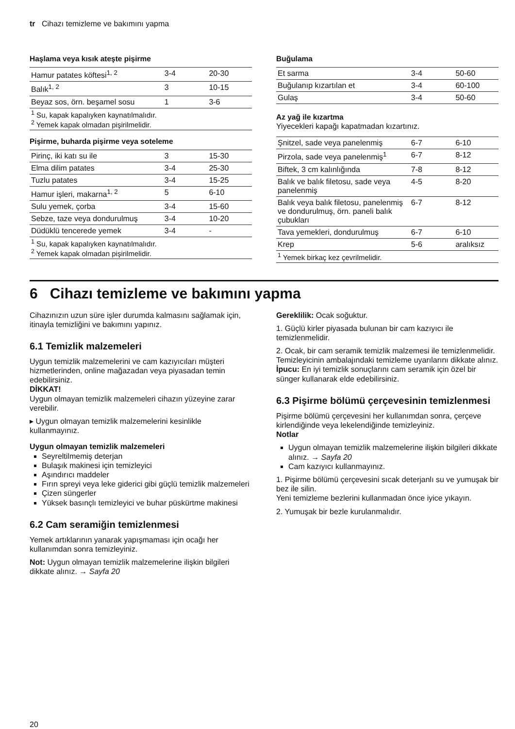tr Cihazı temizleme ve bakımını yapma
Haşlama veya kısık ateşte pişirme
| Hamur patates köftesi<sup>1, 2</sup> | 3-4 | 20-30 |
| Balık<sup>1, 2</sup> | 3 | 10-15 |
| Beyaz sos, örn. beşamel sosu | 1 | 3-6 |
| <sup>1</sup> Su, kapak kapalıyken kaynatılmalıdır. <sup>2</sup> Yemek kapak olmadan pişirilmelidir. | | |
Pişirme, buharda pişirme veya soteleme
| Pirinç, iki katı su ile | 3 | 15-30 |
| Elma dilim patates | 3-4 | 25-30 |
| Tuzlu patates | 3-4 | 15-25 |
| Hamur işleri, makarna<sup>1, 2</sup> | 5 | 6-10 |
| Sulu yemek, çorba | 3-4 | 15-60 |
| Sebze, taze veya dondurulmuş | 3-4 | 10-20 |
| Düdüklü tencerede yemek | 3-4 | - |
| <sup>1</sup> Su, kapak kapalıyken kaynatılmalıdır. <sup>2</sup> Yemek kapak olmadan pişirilmelidir. | | |
Buğulama
| Et sarma | 3-4 | 50-60 |
| Buğulanıp kızartılan et | 3-4 | 60-100 |
| Gulaş | 3-4 | 50-60 |
Az yağ ile kızartma
Yiyecekleri kapağı kapatmadan kızartınız.
| Şnitzel, sade veya panelenmiş | 6-7 | 6-10 |
| Pirzola, sade veya panelenmiş<sup>1</sup> | 6-7 | 8-12 |
| Biftek, 3 cm kalınlığında | 7-8 | 8-12 |
| Balık ve balık filetosu, sade veya panelenmiş | 4-5 | 8-20 |
| Balık veya balık filetosu, panelenmiş ve dondurulmuş, örn. paneli balık çubukları | 6-7 | 8-12 |
| Tava yemekleri, dondurulmuş | 6-7 | 6-10 |
| Krep | 5-6 | aralıksız |
| <sup>1</sup> Yemek birkaç kez çevrilmelidir. | | |
6 Cihazı temizleme ve bakımını yapma
Cihazınızın uzun süre işler durumda kalmasını sağlamak için, itinayla temizliğini ve bakımını yapınız.
6.1 Temizlik malzemeleri
Uygun temizlik malzemelerini ve cam kazıyıcıları müşteri hizmetlerinden, online mağazadan veya piyasadan temin edebilirsiniz.
DİKKAT!
Uygun olmayan temizlik malzemeleri cihazın yüzeyine zarar verebilir.
▸ Uygun olmayan temizlik malzemelerini kesinlikle kullanmayınız.
Uygun olmayan temizlik malzemeleri
Seyreltilmemiş deterjan
Bulaşık makinesi için temizleyici
Aşındırıcı maddeler
Fırın spreyi veya leke giderici gibi güçlü temizlik malzemeleri
Çizen süngerler
Yüksek basınçlı temizleyici ve buhar püskürtme makinesi
6.2 Cam seramiğin temizlenmesi
Yemek artıklarının yanarak yapışmaması için ocağı her kullanımdan sonra temizleyiniz.
Not: Uygun olmayan temizlik malzemelerine ilişkin bilgileri dikkate alınız. → Sayfa 20
Gereklilik: Ocak soğuktur.
1. Güçlü kirler piyasada bulunan bir cam kazıyıcı ile temizlenmelidir.
2. Ocak, bir cam seramik temizlik malzemesi ile temizlenmelidir.
Temizleyicinin ambalajındaki temizleme uyarılarını dikkate alınız.
İpucu: En iyi temizlik sonuçlarını cam seramik için özel bir sünger kullanarak elde edebilirsiniz.
6.3 Pişirme bölümü çerçevesinin temizlenmesi
Pişirme bölümü çerçevesini her kullanımdan sonra, çerçeve kirlendiğinde veya lekelendiğinde temizleyiniz.
Notlar
Uygun olmayan temizlik malzemelerine ilişkin bilgileri dikkate alınız. → Sayfa 20
Cam kazıyıcı kullanmayınız.
1. Pişirme bölümü çerçevesini sıcak deterjanlı su ve yumuşak bir bez ile silin.
Yeni temizleme bezlerini kullanmadan önce iyice yıkayın.
2. Yumuşak bir bezle kurulanmalıdır.
20